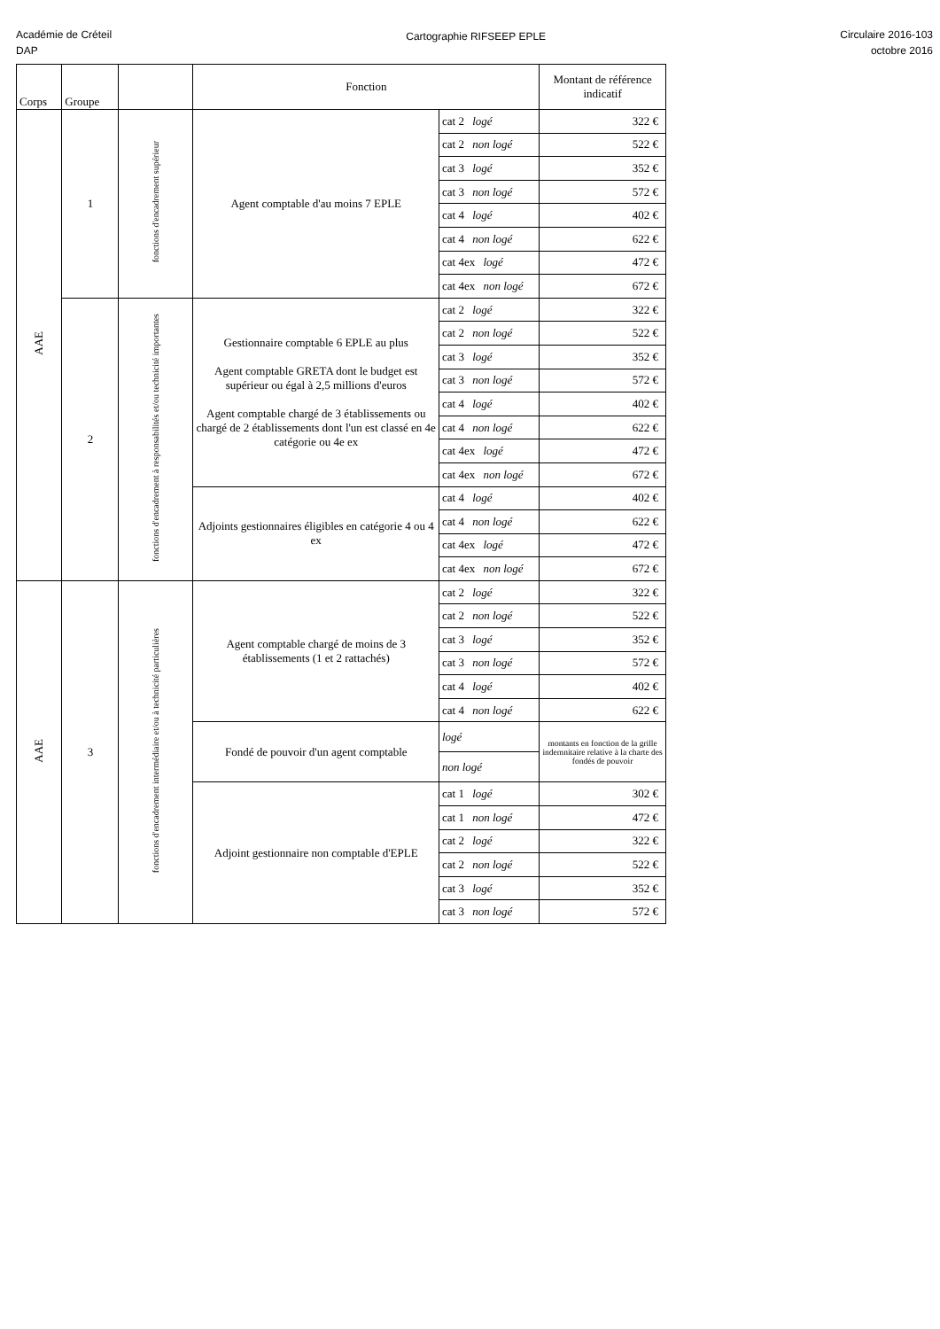Académie de Créteil
DAP
Cartographie RIFSEEP EPLE Circulaire 2016-103
octobre 2016
| Corps | Groupe | | Fonction | | Montant de référence indicatif |
| --- | --- | --- | --- | --- | --- |
| AAE | 1 | fonctions d'encadrement supérieur | Agent comptable d'au moins 7 EPLE | cat 2 logé | 322 € |
| | | | | cat 2 non logé | 522 € |
| | | | | cat 3 logé | 352 € |
| | | | | cat 3 non logé | 572 € |
| | | | | cat 4 logé | 402 € |
| | | | | cat 4 non logé | 622 € |
| | | | | cat 4ex logé | 472 € |
| | | | | cat 4ex non logé | 672 € |
| | 2 | fonctions d'encadrement à responsabilités et/ou technicité importantes | Gestionnaire comptable 6 EPLE au plus Agent comptable GRETA dont le budget est supérieur ou égal à 2,5 millions d'euros Agent comptable chargé de 3 établissements ou chargé de 2 établissements dont l'un est classé en 4e catégorie ou 4e ex | cat 2 logé | 322 € |
| | | | | cat 2 non logé | 522 € |
| | | | | cat 3 logé | 352 € |
| | | | | cat 3 non logé | 572 € |
| | | | | cat 4 logé | 402 € |
| | | | | cat 4 non logé | 622 € |
| | | | | cat 4ex logé | 472 € |
| | | | | cat 4ex non logé | 672 € |
| | | | Adjoints gestionnaires éligibles en catégorie 4 ou 4 ex | cat 4 logé | 402 € |
| | | | | cat 4 non logé | 622 € |
| | | | | cat 4ex logé | 472 € |
| | | | | cat 4ex non logé | 672 € |
| AAE | 3 | fonctions d'encadrement intermédiaire et/ou à technicité particulières | Agent comptable chargé de moins de 3 établissements (1 et 2 rattachés) | cat 2 logé | 322 € |
| | | | | cat 2 non logé | 522 € |
| | | | | cat 3 logé | 352 € |
| | | | | cat 3 non logé | 572 € |
| | | | | cat 4 logé | 402 € |
| | | | | cat 4 non logé | 622 € |
| | | | Fondé de pouvoir d'un agent comptable | logé | montants en fonction de la grille indemnitaire relative à la charte des fondés de pouvoir |
| | | | | non logé | |
| | | | Adjoint gestionnaire non comptable d'EPLE | cat 1 logé | 302 € |
| | | | | cat 1 non logé | 472 € |
| | | | | cat 2 logé | 322 € |
| | | | | cat 2 non logé | 522 € |
| | | | | cat 3 logé | 352 € |
| | | | | cat 3 non logé | 572 € |